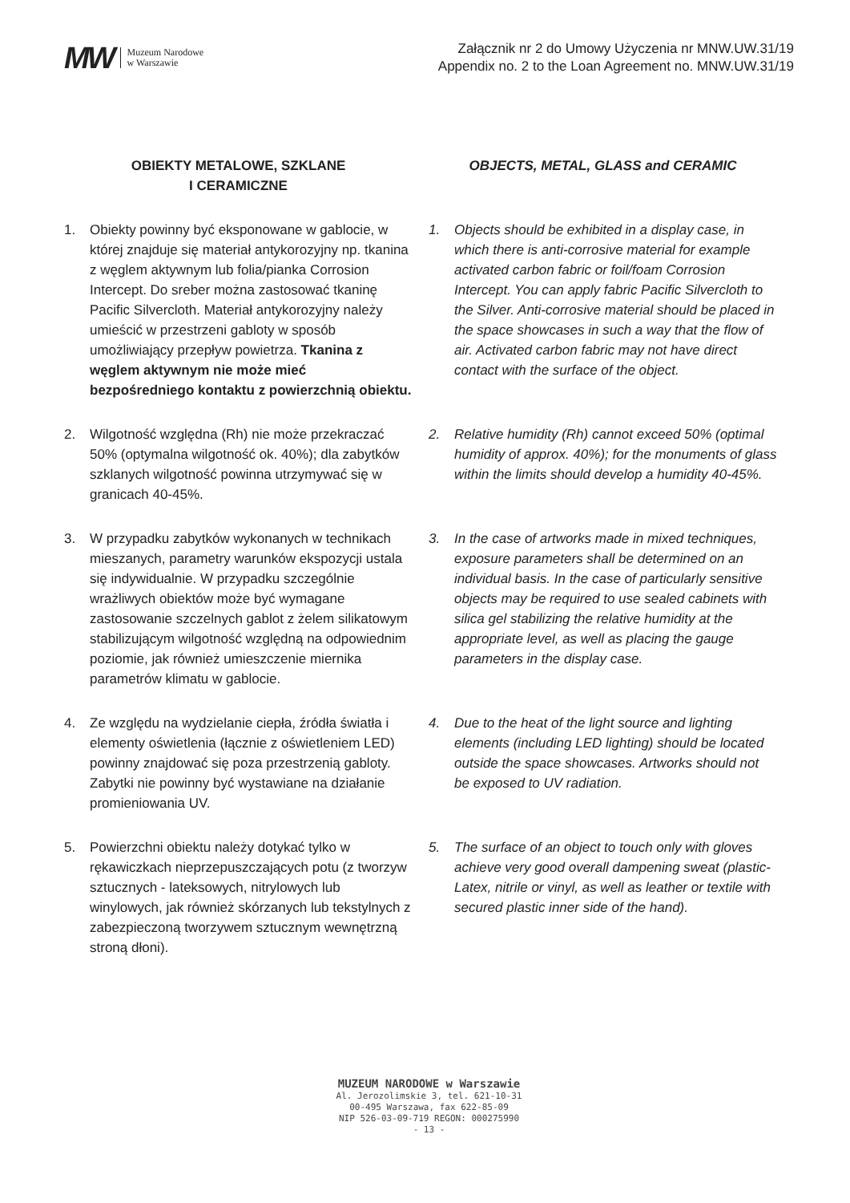MW Muzeum Narodowe
w Warszawie
Załącznik nr 2 do Umowy Użyczenia nr MNW.UW.31/19
Appendix no. 2 to the Loan Agreement no. MNW.UW.31/19
OBIEKTY METALOWE, SZKLANE
I CERAMICZNE
OBJECTS, METAL, GLASS and CERAMIC
1. Obiekty powinny być eksponowane w gablocie, w której znajduje się materiał antykorozyjny np. tkanina z węglem aktywnym lub folia/pianka Corrosion Intercept. Do sreber można zastosować tkaninę Pacific Silvercloth. Materiał antykorozyjny należy umieścić w przestrzeni gabloty w sposób umożliwiający przepływ powietrza. Tkanina z węglem aktywnym nie może mieć bezpośredniego kontaktu z powierzchnią obiektu.
1. Objects should be exhibited in a display case, in which there is anti-corrosive material for example activated carbon fabric or foil/foam Corrosion Intercept. You can apply fabric Pacific Silvercloth to the Silver. Anti-corrosive material should be placed in the space showcases in such a way that the flow of air. Activated carbon fabric may not have direct contact with the surface of the object.
2. Wilgotność względna (Rh) nie może przekraczać 50% (optymalna wilgotność ok. 40%); dla zabytków szklanych wilgotność powinna utrzymywać się w granicach 40-45%.
2. Relative humidity (Rh) cannot exceed 50% (optimal humidity of approx. 40%); for the monuments of glass within the limits should develop a humidity 40-45%.
3. W przypadku zabytków wykonanych w technikach mieszanych, parametry warunków ekspozycji ustala się indywidualnie. W przypadku szczególnie wrażliwych obiektów może być wymagane zastosowanie szczelnych gablot z żelem silikatowym stabilizującym wilgotność względną na odpowiednim poziomie, jak również umieszczenie miernika parametrów klimatu w gablocie.
3. In the case of artworks made in mixed techniques, exposure parameters shall be determined on an individual basis. In the case of particularly sensitive objects may be required to use sealed cabinets with silica gel stabilizing the relative humidity at the appropriate level, as well as placing the gauge parameters in the display case.
4. Ze względu na wydzielanie ciepła, źródła światła i elementy oświetlenia (łącznie z oświetleniem LED) powinny znajdować się poza przestrzenią gabloty. Zabytki nie powinny być wystawiane na działanie promieniowania UV.
4. Due to the heat of the light source and lighting elements (including LED lighting) should be located outside the space showcases. Artworks should not be exposed to UV radiation.
5. Powierzchni obiektu należy dotykać tylko w rękawiczkach nieprzepuszczających potu (z tworzyw sztucznych - lateksowych, nitrylowych lub winylowych, jak również skórzanych lub tekstylnych z zabezpieczoną tworzywem sztucznym wewnętrzną stroną dłoni).
5. The surface of an object to touch only with gloves achieve very good overall dampening sweat (plastic-Latex, nitrile or vinyl, as well as leather or textile with secured plastic inner side of the hand).
MUZEUM NARODOWE w Warszawie
Al. Jerozolimskie 3, tel. 621-10-31
00-495 Warszawa, fax 622-85-09
NIP 526-03-09-719 REGON: 000275990
- 13 -